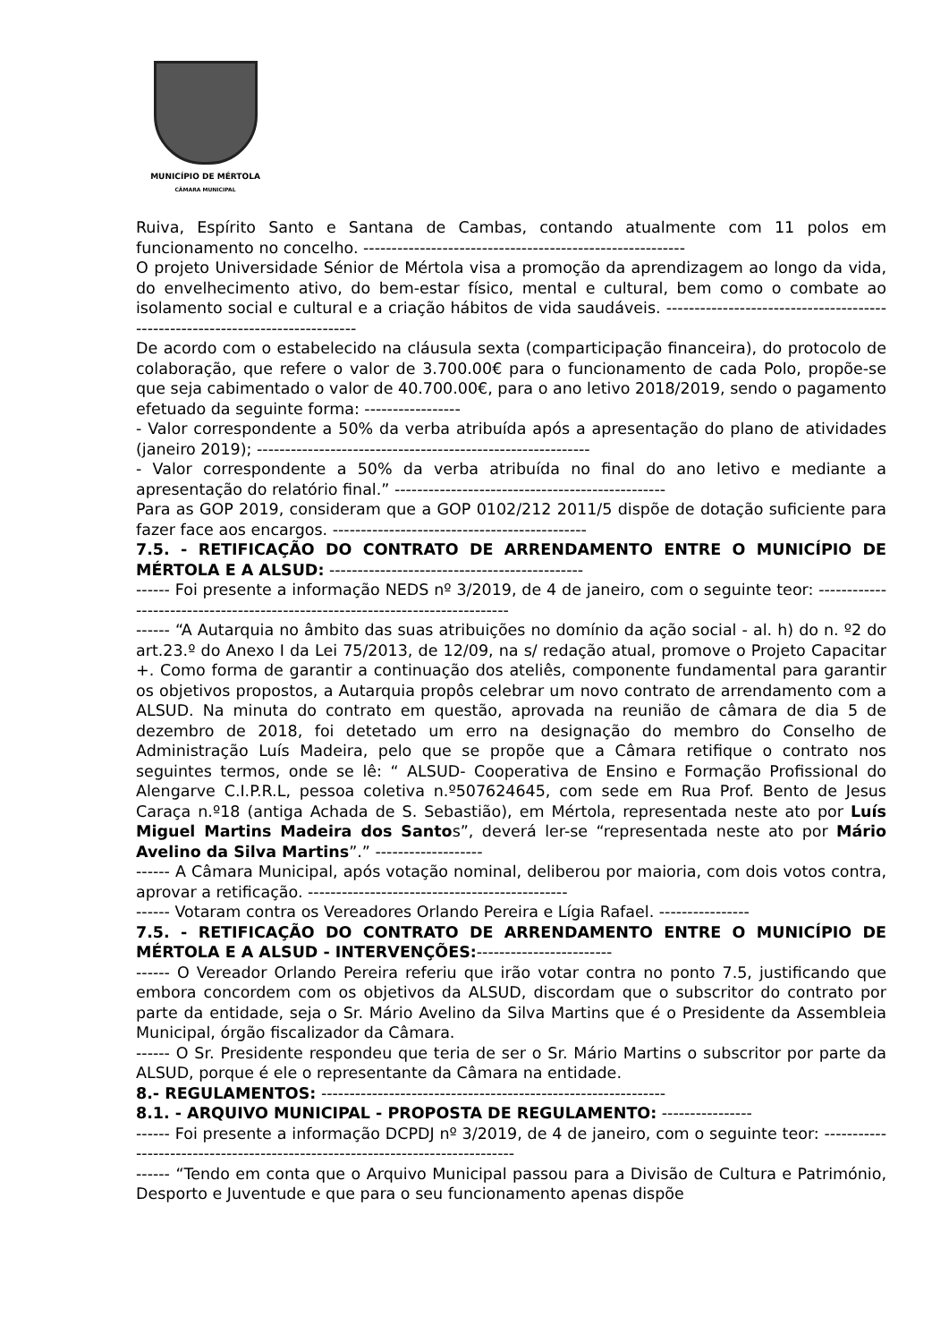MUNICÍPIO DE MÉRTOLA
CÂMARA MUNICIPAL
Ruiva, Espírito Santo e Santana de Cambas, contando atualmente com 11 polos em funcionamento no concelho. ---------------------------------------------------------
O projeto Universidade Sénior de Mértola visa a promoção da aprendizagem ao longo da vida, do envelhecimento ativo, do bem-estar físico, mental e cultural, bem como o combate ao isolamento social e cultural e a criação hábitos de vida saudáveis. ------------------------------------------------------------------------------
De acordo com o estabelecido na cláusula sexta (comparticipação financeira), do protocolo de colaboração, que refere o valor de 3.700.00€ para o funcionamento de cada Polo, propõe-se que seja cabimentado o valor de 40.700.00€, para o ano letivo 2018/2019, sendo o pagamento efetuado da seguinte forma: -----------------
- Valor correspondente a 50% da verba atribuída após a apresentação do plano de atividades (janeiro 2019); -----------------------------------------------------------
- Valor correspondente a 50% da verba atribuída no final do ano letivo e mediante a apresentação do relatório final.” ------------------------------------------------
Para as GOP 2019, consideram que a GOP 0102/212 2011/5 dispõe de dotação suficiente para fazer face aos encargos. ---------------------------------------------
7.5. - RETIFICAÇÃO DO CONTRATO DE ARRENDAMENTO ENTRE O MUNICÍPIO DE MÉRTOLA E A ALSUD: ---------------------------------------------
------ Foi presente a informação NEDS nº 3/2019, de 4 de janeiro, com o seguinte teor: ------------------------------------------------------------------------------
------ “A Autarquia no âmbito das suas atribuições no domínio da ação social - al. h) do n. º2 do art.23.º do Anexo I da Lei 75/2013, de 12/09, na s/ redação atual, promove o Projeto Capacitar +. Como forma de garantir a continuação dos ateliês, componente fundamental para garantir os objetivos propostos, a Autarquia propôs celebrar um novo contrato de arrendamento com a ALSUD. Na minuta do contrato em questão, aprovada na reunião de câmara de dia 5 de dezembro de 2018, foi detetado um erro na designação do membro do Conselho de Administração Luís Madeira, pelo que se propõe que a Câmara retifique o contrato nos seguintes termos, onde se lê: “ ALSUD- Cooperativa de Ensino e Formação Profissional do Alengarve C.I.P.R.L, pessoa coletiva n.º507624645, com sede em Rua Prof. Bento de Jesus Caraça n.º18 (antiga Achada de S. Sebastião), em Mértola, representada neste ato por Luís Miguel Martins Madeira dos Santos”, deverá ler-se “representada neste ato por Mário Avelino da Silva Martins”.” -------------------
------ A Câmara Municipal, após votação nominal, deliberou por maioria, com dois votos contra, aprovar a retificação. ----------------------------------------------
------ Votaram contra os Vereadores Orlando Pereira e Lígia Rafael. ----------------
7.5. - RETIFICAÇÃO DO CONTRATO DE ARRENDAMENTO ENTRE O MUNICÍPIO DE MÉRTOLA E A ALSUD - INTERVENÇÕES:------------------------
------ O Vereador Orlando Pereira referiu que irão votar contra no ponto 7.5, justificando que embora concordem com os objetivos da ALSUD, discordam que o subscritor do contrato por parte da entidade, seja o Sr. Mário Avelino da Silva Martins que é o Presidente da Assembleia Municipal, órgão fiscalizador da Câmara.
------ O Sr. Presidente respondeu que teria de ser o Sr. Mário Martins o subscritor por parte da ALSUD, porque é ele o representante da Câmara na entidade.
8.- REGULAMENTOS: -------------------------------------------------------------
8.1. - ARQUIVO MUNICIPAL - PROPOSTA DE REGULAMENTO: ----------------
------ Foi presente a informação DCPDJ nº 3/2019, de 4 de janeiro, com o seguinte teor: ------------------------------------------------------------------------------
------ “Tendo em conta que o Arquivo Municipal passou para a Divisão de Cultura e Património, Desporto e Juventude e que para o seu funcionamento apenas dispõe